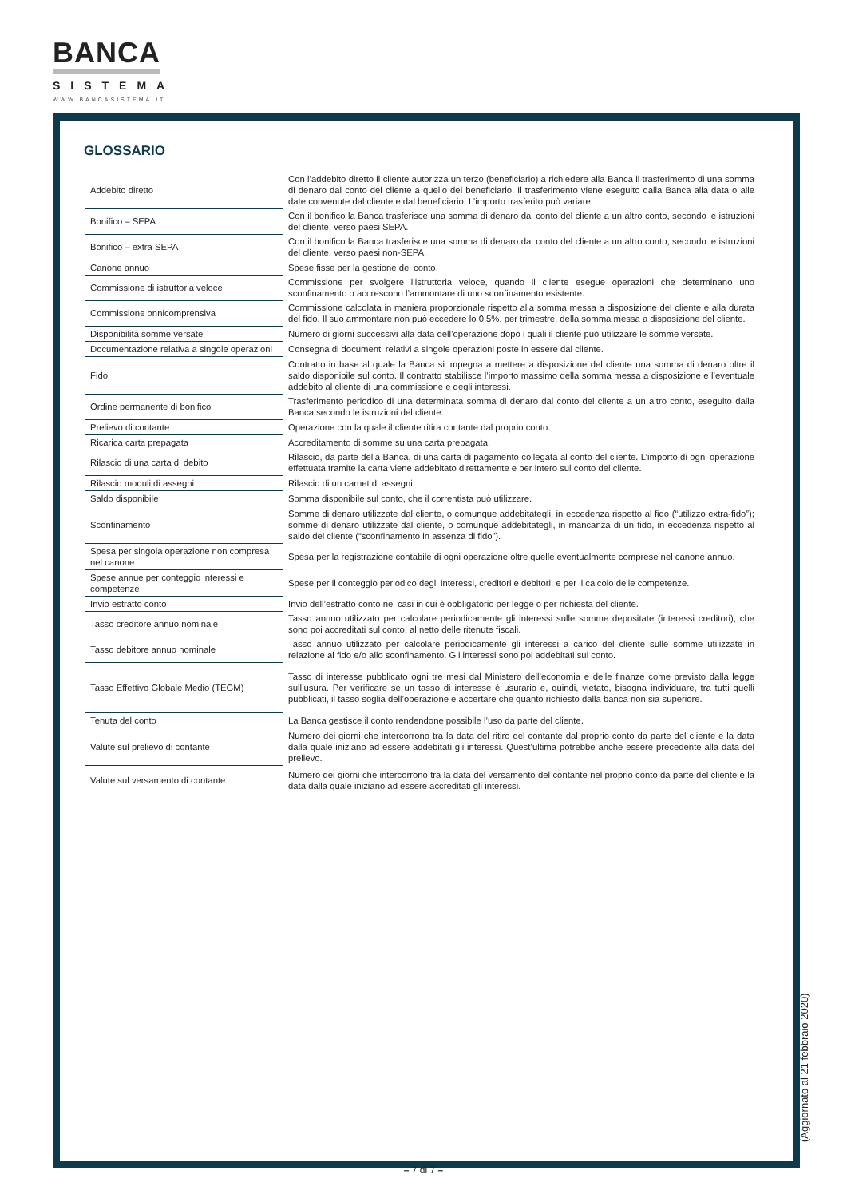BANCA
SISTEMA
WWW.BANCASISTEMA.IT
GLOSSARIO
| Addebito diretto | Con l’addebito diretto il cliente autorizza un terzo (beneficiario) a richiedere alla Banca il trasferimento di una somma di denaro dal conto del cliente a quello del beneficiario. Il trasferimento viene eseguito dalla Banca alla data o alle date convenute dal cliente e dal beneficiario. L’importo trasferito può variare. |
| Bonifico – SEPA | Con il bonifico la Banca trasferisce una somma di denaro dal conto del cliente a un altro conto, secondo le istruzioni del cliente, verso paesi SEPA. |
| Bonifico – extra SEPA | Con il bonifico la Banca trasferisce una somma di denaro dal conto del cliente a un altro conto, secondo le istruzioni del cliente, verso paesi non-SEPA. |
| Canone annuo | Spese fisse per la gestione del conto. |
| Commissione di istruttoria veloce | Commissione per svolgere l’istruttoria veloce, quando il cliente esegue operazioni che determinano uno sconfinamento o accrescono l’ammontare di uno sconfinamento esistente. |
| Commissione onnicomprensiva | Commissione calcolata in maniera proporzionale rispetto alla somma messa a disposizione del cliente e alla durata del fido. Il suo ammontare non può eccedere lo 0,5%, per trimestre, della somma messa a disposizione del cliente. |
| Disponibilità somme versate | Numero di giorni successivi alla data dell’operazione dopo i quali il cliente può utilizzare le somme versate. |
| Documentazione relativa a singole operazioni | Consegna di documenti relativi a singole operazioni poste in essere dal cliente. |
| Fido | Contratto in base al quale la Banca si impegna a mettere a disposizione del cliente una somma di denaro oltre il saldo disponibile sul conto. Il contratto stabilisce l’importo massimo della somma messa a disposizione e l’eventuale addebito al cliente di una commissione e degli interessi. |
| Ordine permanente di bonifico | Trasferimento periodico di una determinata somma di denaro dal conto del cliente a un altro conto, eseguito dalla Banca secondo le istruzioni del cliente. |
| Prelievo di contante | Operazione con la quale il cliente ritira contante dal proprio conto. |
| Ricarica carta prepagata | Accreditamento di somme su una carta prepagata. |
| Rilascio di una carta di debito | Rilascio, da parte della Banca, di una carta di pagamento collegata al conto del cliente. L’importo di ogni operazione effettuata tramite la carta viene addebitato direttamente e per intero sul conto del cliente. |
| Rilascio moduli di assegni | Rilascio di un carnet di assegni. |
| Saldo disponibile | Somma disponibile sul conto, che il correntista può utilizzare. |
| Sconfinamento | Somme di denaro utilizzate dal cliente, o comunque addebitategli, in eccedenza rispetto al fido (“utilizzo extra-fido”); somme di denaro utilizzate dal cliente, o comunque addebitategli, in mancanza di un fido, in eccedenza rispetto al saldo del cliente (“sconfinamento in assenza di fido”). |
| Spesa per singola operazione non compresa nel canone | Spesa per la registrazione contabile di ogni operazione oltre quelle eventualmente comprese nel canone annuo. |
| Spese annue per conteggio interessi e competenze | Spese per il conteggio periodico degli interessi, creditori e debitori, e per il calcolo delle competenze. |
| Invio estratto conto | Invio dell’estratto conto nei casi in cui è obbligatorio per legge o per richiesta del cliente. |
| Tasso creditore annuo nominale | Tasso annuo utilizzato per calcolare periodicamente gli interessi sulle somme depositate (interessi creditori), che sono poi accreditati sul conto, al netto delle ritenute fiscali. |
| Tasso debitore annuo nominale | Tasso annuo utilizzato per calcolare periodicamente gli interessi a carico del cliente sulle somme utilizzate in relazione al fido e/o allo sconfinamento. Gli interessi sono poi addebitati sul conto. |
| Tasso Effettivo Globale Medio (TEGM) | Tasso di interesse pubblicato ogni tre mesi dal Ministero dell’economia e delle finanze come previsto dalla legge sull’usura. Per verificare se un tasso di interesse è usurario e, quindi, vietato, bisogna individuare, tra tutti quelli pubblicati, il tasso soglia dell’operazione e accertare che quanto richiesto dalla banca non sia superiore. |
| Tenuta del conto | La Banca gestisce il conto rendendone possibile l’uso da parte del cliente. |
| Valute sul prelievo di contante | Numero dei giorni che intercorrono tra la data del ritiro del contante dal proprio conto da parte del cliente e la data dalla quale iniziano ad essere addebitati gli interessi. Quest’ultima potrebbe anche essere precedente alla data del prelievo. |
| Valute sul versamento di contante | Numero dei giorni che intercorrono tra la data del versamento del contante nel proprio conto da parte del cliente e la data dalla quale iniziano ad essere accreditati gli interessi. |
(Aggiornato al 21 febbraio 2020)
– 7 di 7 –